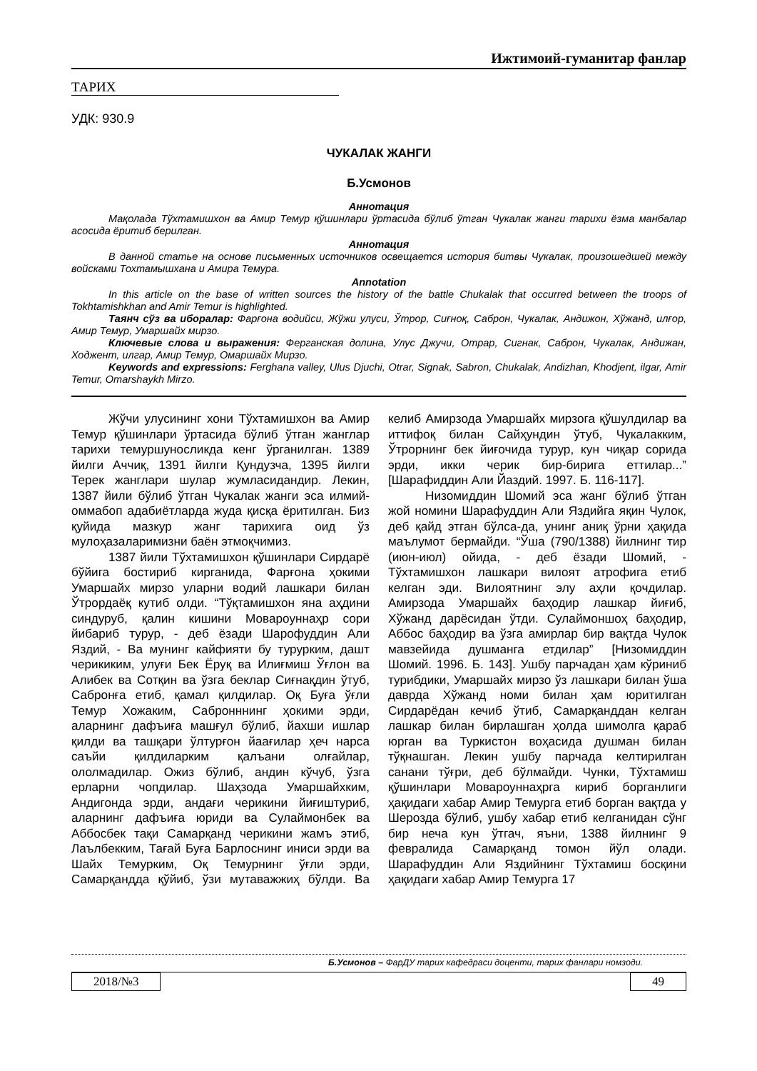Ижтимоий-гуманитар фанлар
ТАРИХ
УДК: 930.9
ЧУКАЛАК ЖАНГИ
Б.Усмонов
Аннотация
Мақолада Тўхтамишхон ва Амир Темур қўшинлари ўртасида бўлиб ўтган Чукалак жанги тарихи ёзма манбалар асосида ёритиб берилган.
Аннотация
В данной статье на основе письменных источников освещается история битвы Чукалак, произошедшей между войсками Тохтамышхана и Амира Темура.
Annotation
In this article on the base of written sources the history of the battle Chukalak that occurred between the troops of Tokhtamishkhan and Amir Temur is highlighted.
Таянч сўз ва иборалар: Фарғона водийси, Жўжи улуси, Ўтрор, Сиғноқ, Саброн, Чукалак, Андижон, Хўжанд, илғор, Амир Темур, Умаршайх мирзо.
Ключевые слова и выражения: Ферганская долина, Улус Джучи, Отрар, Сигнак, Саброн, Чукалак, Андижан, Ходжент, илгар, Амир Темур, Омаршайх Мирзо.
Keywords and expressions: Ferghana valley, Ulus Djuchi, Otrar, Signak, Sabron, Chukalak, Andizhan, Khodjent, ilgar, Amir Temur, Omarshaykh Mirzo.
Жўчи улусининг хони Тўхтамишхон ва Амир Темур қўшинлари ўртасида бўлиб ўтган жанглар тарихи темуршуносликда кенг ўрганилган. 1389 йилги Аччиқ, 1391 йилги Қундузча, 1395 йилги Терек жанглари шулар жумласидандир. Лекин, 1387 йили бўлиб ўтган Чукалак жанги эса илмий-оммабоп адабиётларда жуда қисқа ёритилган. Биз қуйида мазкур жанг тарихига оид ўз мулоҳазаларимизни баён этмоқчимиз.
1387 йили Тўхтамишхон қўшинлари Сирдарё бўйига бостириб кирганида, Фарғона ҳокими Умаршайх мирзо уларни водий лашкари билан Ўтрордаёқ кутиб олди. “Тўқтамишхон яна аҳдини синдуруб, қалин кишини Мовароуннаҳр сори йибариб турур, - деб ёзади Шарофуддин Али Яздий, - Ва мунинг кайфияти бу турурким, дашт черикиким, улуғи Бек Ёруқ ва Илиғмиш Ўғлон ва Алибек ва Сотқин ва ўзга беклар Сиғнақдин ўтуб, Сабронға етиб, қамал қилдилар. Оқ Буға ўғли Темур Хожаким, Сабронннинг ҳокими эрди, аларнинг дафъиға машғул бўлиб, йахши ишлар қилди ва ташқари ўлтурғон йаағилар ҳеч нарса саъйи қилдиларким қалъани олғайлар, ололмадилар. Ожиз бўлиб, андин кўчуб, ўзга ерларни чопдилар. Шаҳзода Умаршайхким, Андигонда эрди, андағи черикини йиғиштуриб, аларнинг дафъиға юриди ва Сулаймонбек ва Аббосбек тақи Самарқанд черикини жамъ этиб, Лаълбекким, Тағай Буға Барлоснинг иниси эрди ва Шайх Темурким, Оқ Темурнинг ўғли эрди, Самарқандда қўйиб, ўзи мутаважжиҳ бўлди. Ва келиб Амирзода Умаршайх мирзога қўшулдилар ва иттифоқ билан Сайҳундин ўтуб, Чукалакким, Ўтрорнинг бек йиғочида турур, кун чиқар сорида эрди, икки черик бир-бирига еттилар...” [Шарафиддин Али Йаздий. 1997. Б. 116-117].
Низомиддин Шомий эса жанг бўлиб ўтган жой номини Шарафуддин Али Яздийга яқин Чулок, деб қайд этган бўлса-да, унинг аниқ ўрни ҳақида маълумот бермайди. “Ўша (790/1388) йилнинг тир (июн-июл) ойида, - деб ёзади Шомий, - Тўхтамишхон лашкари вилоят атрофига етиб келган эди. Вилоятнинг элу аҳли қочдилар. Амирзода Умаршайх баҳодир лашкар йиғиб, Хўжанд дарёсидан ўтди. Сулаймоншоҳ баҳодир, Аббос баҳодир ва ўзга амирлар бир вақтда Чулок мавзейида душманга етдилар” [Низомиддин Шомий. 1996. Б. 143]. Ушбу парчадан ҳам кўриниб турибдики, Умаршайх мирзо ўз лашкари билан ўша даврда Хўжанд номи билан ҳам юритилган Сирдарёдан кечиб ўтиб, Самарқанддан келган лашкар билан бирлашган ҳолда шимолга қараб юрган ва Туркистон воҳасида душман билан тўқнашган. Лекин ушбу парчада келтирилган санани тўғри, деб бўлмайди. Чунки, Тўхтамиш қўшинлари Мовароуннаҳрга кириб борганлиги ҳақидаги хабар Амир Темурга етиб борган вақтда у Шерозда бўлиб, ушбу хабар етиб келганидан сўнг бир неча кун ўтгач, яъни, 1388 йилнинг 9 февралида Самарқанд томон йўл олади. Шарафуддин Али Яздийнинг Тўхтамиш босқини ҳақидаги хабар Амир Темурга 17
Б.Усмонов – ФарДУ тарих кафедраси доценти, тарих фанлари номзоди.
2018/№3 49